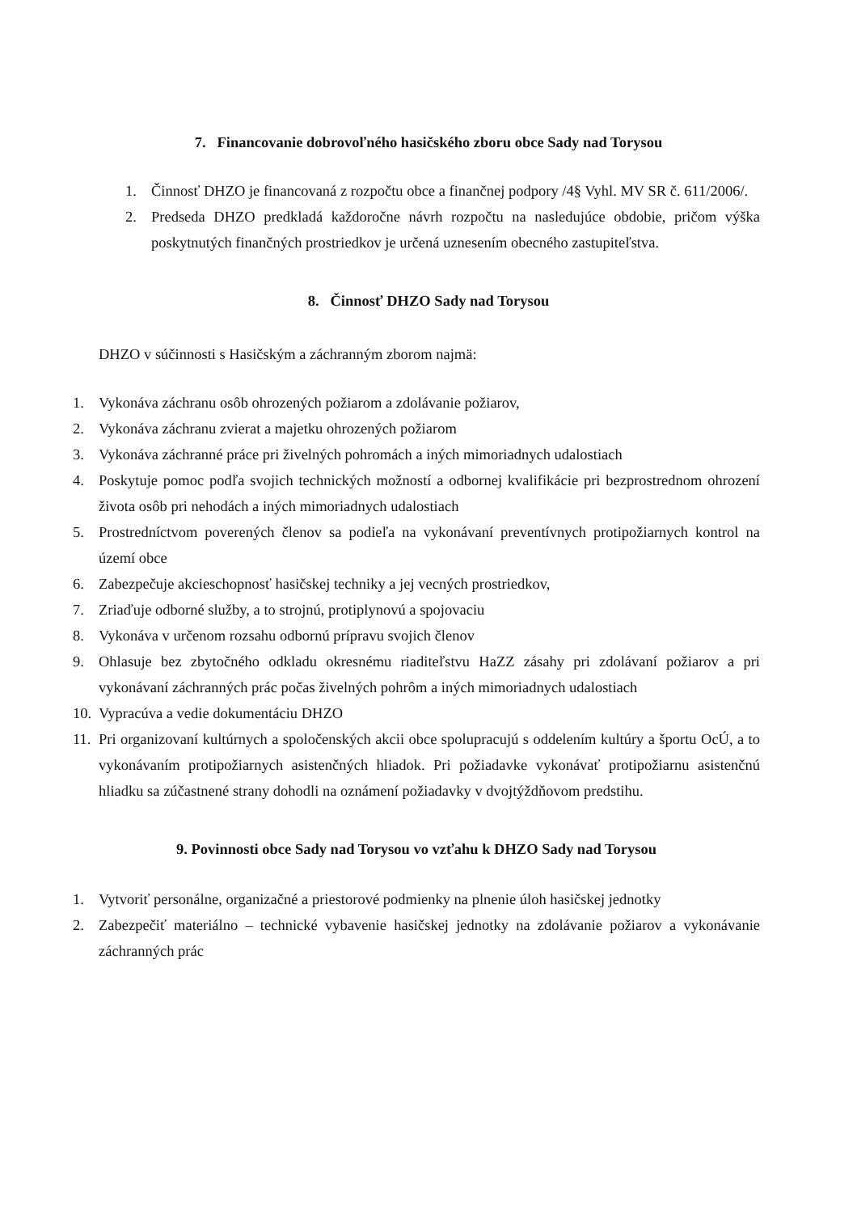7. Financovanie dobrovoľného hasičského zboru obce Sady nad Torysou
1. Činnosť DHZO je financovaná z rozpočtu obce a finančnej podpory /4§ Vyhl. MV SR č. 611/2006/.
2. Predseda DHZO predkladá každoročne návrh rozpočtu na nasledujúce obdobie, pričom výška poskytnutých finančných prostriedkov je určená uznesením obecného zastupiteľstva.
8. Činnosť DHZO Sady nad Torysou
DHZO v súčinnosti s Hasičským a záchranným zborom najmä:
1. Vykonáva záchranu osôb ohrozených požiarom a zdolávanie požiarov,
2. Vykonáva záchranu zvierat a majetku ohrozených požiarom
3. Vykonáva záchranné práce pri živelných pohromách a iných mimoriadnych udalostiach
4. Poskytuje pomoc podľa svojich technických možností a odbornej kvalifikácie pri bezprostrednom ohrození života osôb pri nehodách a iných mimoriadnych udalostiach
5. Prostredníctvom poverených členov sa podieľa na vykonávaní preventívnych protipožiarnych kontrol na území obce
6. Zabezpečuje akcieschopnosť hasičskej techniky a jej vecných prostriedkov,
7. Zriaďuje odborné služby, a to strojnú, protiplynovú a spojovaciu
8. Vykonáva v určenom rozsahu odbornú prípravu svojich členov
9. Ohlasuje bez zbytočného odkladu okresnému riaditeľstvu HaZZ zásahy pri zdolávaní požiarov a pri vykonávaní záchranných prác počas živelných pohrôm a iných mimoriadnych udalostiach
10. Vypracúva a vedie dokumentáciu DHZO
11. Pri organizovaní kultúrnych a spoločenských akcii obce spolupracujú s oddelením kultúry a športu OcÚ, a to vykonávaním protipožiarnych asistenčných hliadok. Pri požiadavke vykonávať protipožiarnu asistenčnú hliadku sa zúčastnené strany dohodli na oznámení požiadavky v dvojtýždňovom predstihu.
9. Povinnosti obce Sady nad Torysou vo vzťahu k DHZO Sady nad Torysou
1. Vytvoriť personálne, organizačné a priestorové podmienky na plnenie úloh hasičskej jednotky
2. Zabezpečiť materiálno – technické vybavenie hasičskej jednotky na zdolávanie požiarov a vykonávanie záchranných prác